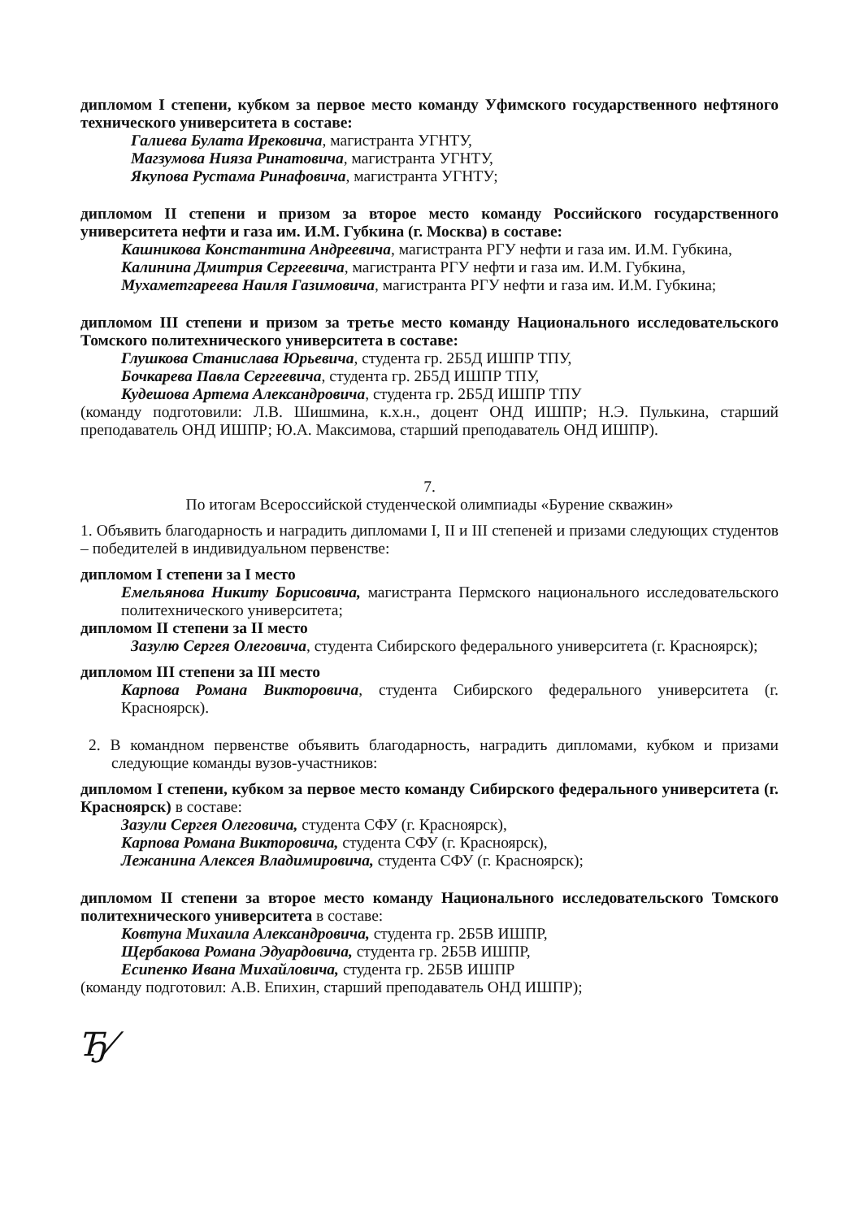дипломом I степени, кубком за первое место команду Уфимского государственного нефтяного технического университета в составе:
Галиева Булата Ирековича, магистранта УГНТУ,
Магзумова Нияза Ринатовича, магистранта УГНТУ,
Якупова Рустама Ринафовича, магистранта УГНТУ;
дипломом II степени и призом за второе место команду Российского государственного университета нефти и газа им. И.М. Губкина (г. Москва) в составе:
Кашникова Константина Андреевича, магистранта РГУ нефти и газа им. И.М. Губкина,
Калинина Дмитрия Сергеевича, магистранта РГУ нефти и газа им. И.М. Губкина,
Мухаметгареева Наиля Газимовича, магистранта РГУ нефти и газа им. И.М. Губкина;
дипломом III степени и призом за третье место команду Национального исследовательского Томского политехнического университета в составе:
Глушкова Станислава Юрьевича, студента гр. 2Б5Д ИШПР ТПУ,
Бочкарева Павла Сергеевича, студента гр. 2Б5Д ИШПР ТПУ,
Кудешова Артема Александровича, студента гр. 2Б5Д ИШПР ТПУ
(команду подготовили: Л.В. Шишмина, к.х.н., доцент ОНД ИШПР; Н.Э. Пулькина, старший преподаватель ОНД ИШПР; Ю.А. Максимова, старший преподаватель ОНД ИШПР).
7.
По итогам Всероссийской студенческой олимпиады «Бурение скважин»
1. Объявить благодарность и наградить дипломами I, II и III степеней и призами следующих студентов – победителей в индивидуальном первенстве:
дипломом I степени за I место
Емельянова Никиту Борисовича, магистранта Пермского национального исследовательского политехнического университета;
дипломом II степени за II место
Зазулю Сергея Олеговича, студента Сибирского федерального университета (г. Красноярск);
дипломом III степени за III место
Карпова Романа Викторовича, студента Сибирского федерального университета (г. Красноярск).
2. В командном первенстве объявить благодарность, наградить дипломами, кубком и призами следующие команды вузов-участников:
дипломом I степени, кубком за первое место команду Сибирского федерального университета (г. Красноярск) в составе:
Зазули Сергея Олеговича, студента СФУ (г. Красноярск),
Карпова Романа Викторовича, студента СФУ (г. Красноярск),
Лежанина Алексея Владимировича, студента СФУ (г. Красноярск);
дипломом II степени за второе место команду Национального исследовательского Томского политехнического университета в составе:
Ковтуна Михаила Александровича, студента гр. 2Б5В ИШПР,
Щербакова Романа Эдуардовича, студента гр. 2Б5В ИШПР,
Есипенко Ивана Михайловича, студента гр. 2Б5В ИШПР
(команду подготовил: А.В. Епихин, старший преподаватель ОНД ИШПР);
Ђ⁄